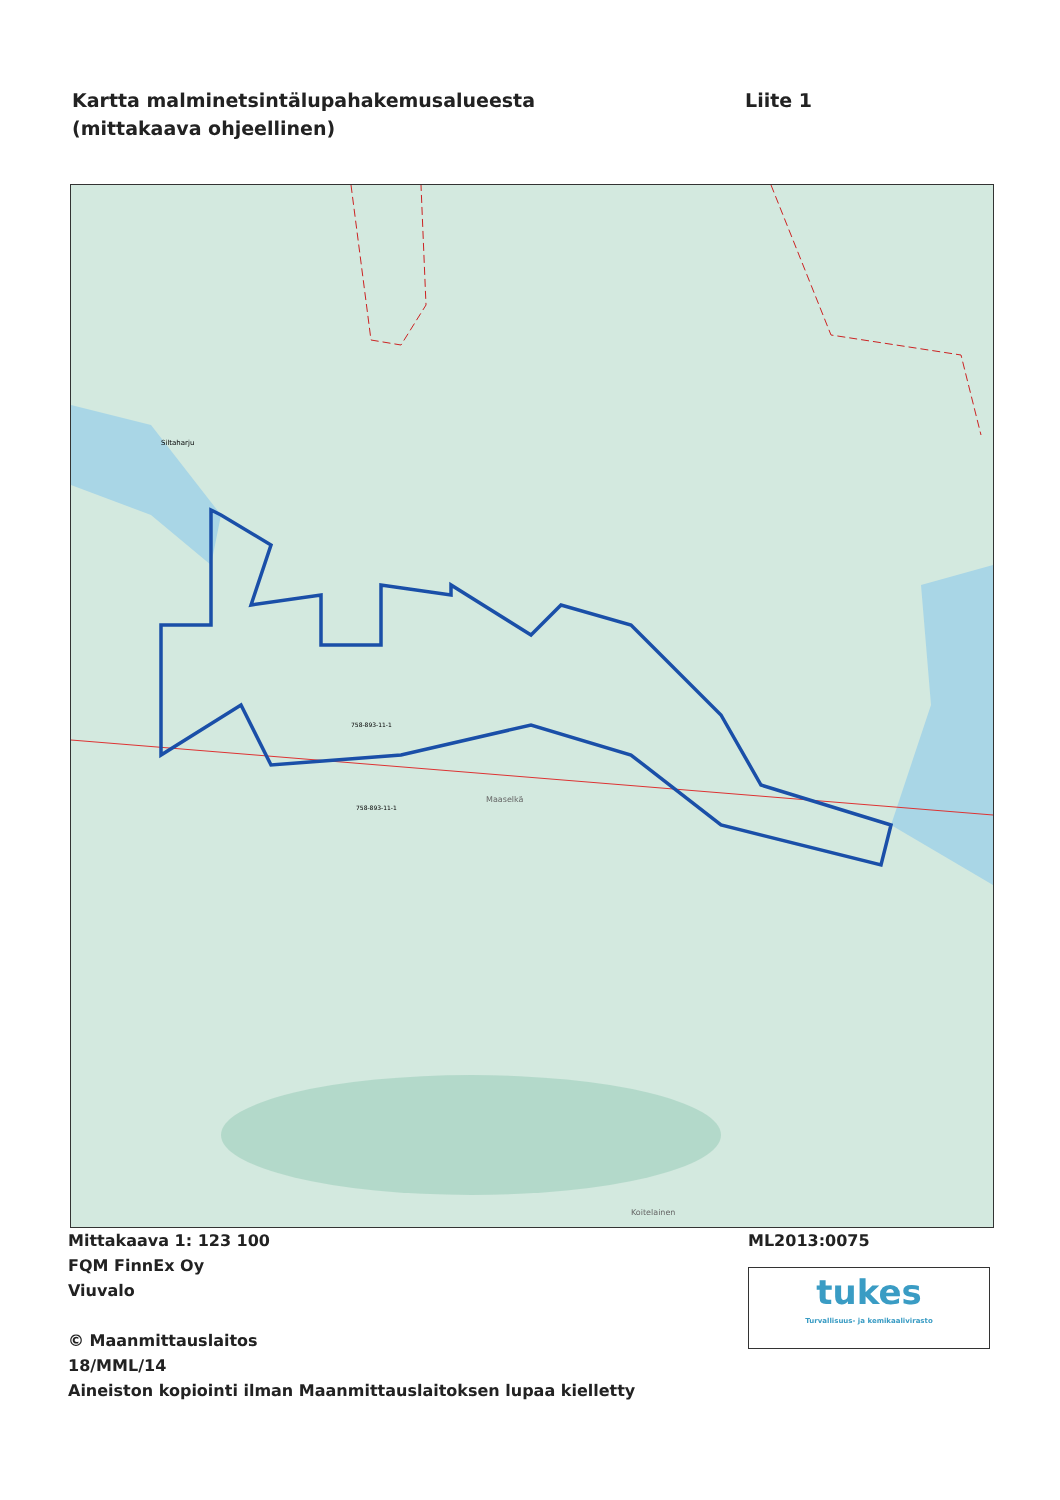Kartta malminetsintälupahakemusalueesta
(mittakaava ohjeellinen)
Liite 1
758-893-11-1
758-893-11-1
Siltaharju
Maaselkä
Koitelainen
Mittakaava 1: 123 100
FQM FinnEx Oy
Viuvalo
© Maanmittauslaitos
18/MML/14
Aineiston kopiointi ilman Maanmittauslaitoksen lupaa kielletty
ML2013:0075
tukes
Turvallisuus- ja kemikaalivirasto